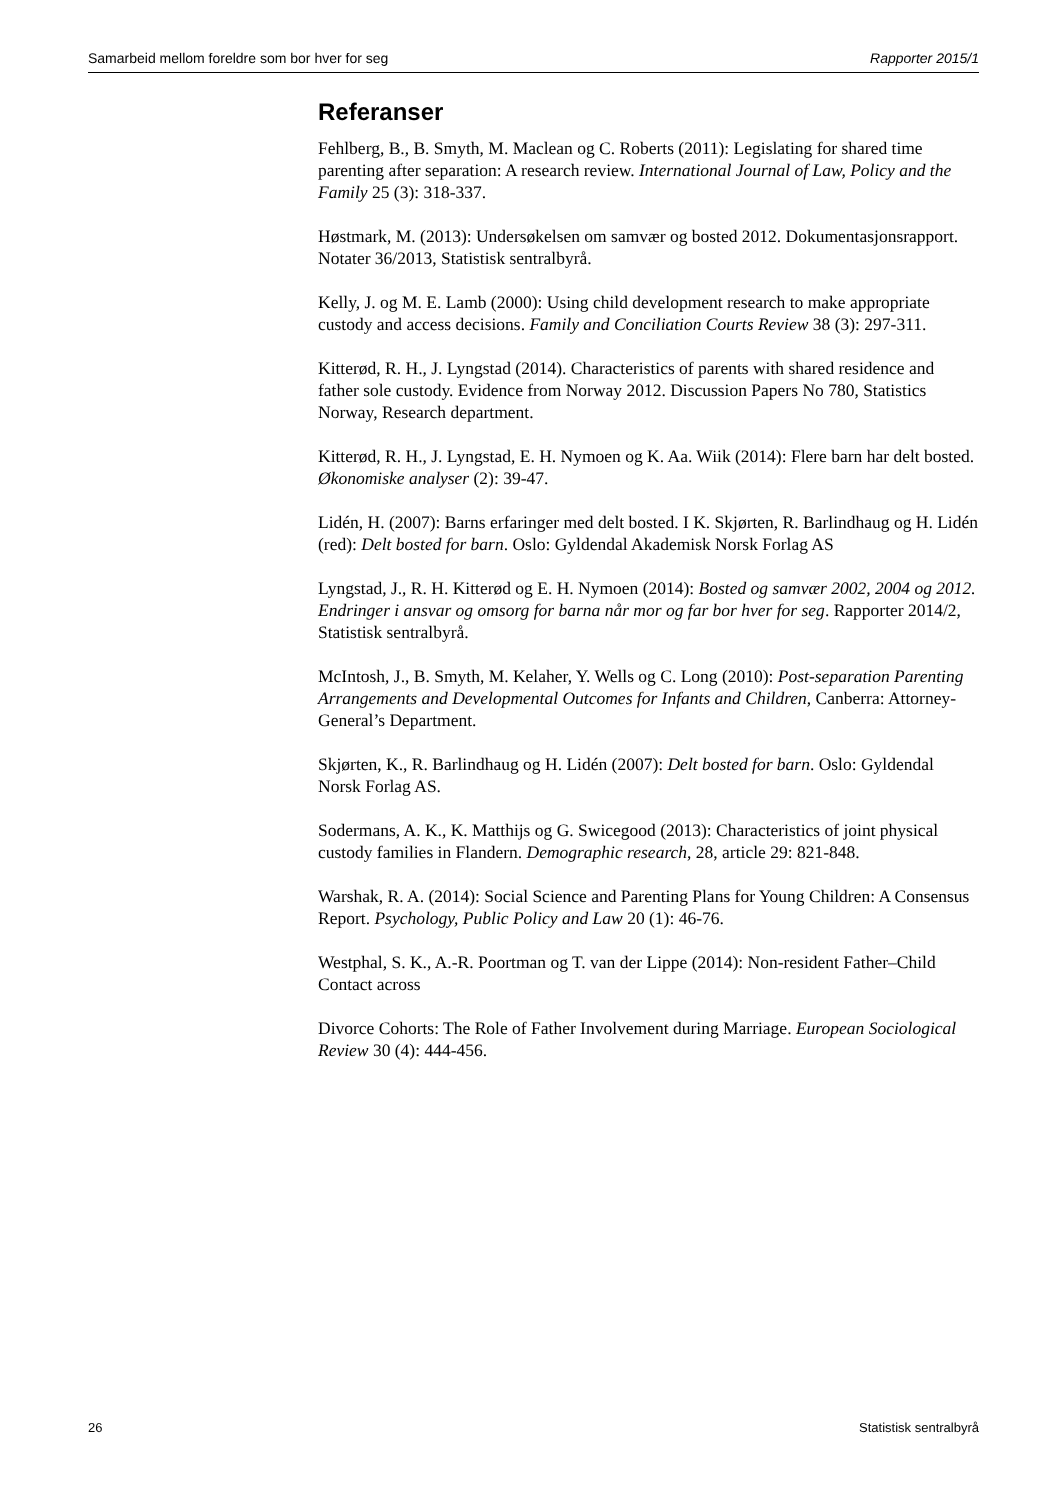Samarbeid mellom foreldre som bor hver for seg Rapporter 2015/1
Referanser
Fehlberg, B., B. Smyth, M. Maclean og C. Roberts (2011): Legislating for shared time parenting after separation: A research review. International Journal of Law, Policy and the Family 25 (3): 318-337.
Høstmark, M. (2013): Undersøkelsen om samvær og bosted 2012. Dokumentasjonsrapport. Notater 36/2013, Statistisk sentralbyrå.
Kelly, J. og M. E. Lamb (2000): Using child development research to make appropriate custody and access decisions. Family and Conciliation Courts Review 38 (3): 297-311.
Kitterød, R. H., J. Lyngstad (2014). Characteristics of parents with shared residence and father sole custody. Evidence from Norway 2012. Discussion Papers No 780, Statistics Norway, Research department.
Kitterød, R. H., J. Lyngstad, E. H. Nymoen og K. Aa. Wiik (2014): Flere barn har delt bosted. Økonomiske analyser (2): 39-47.
Lidén, H. (2007): Barns erfaringer med delt bosted. I K. Skjørten, R. Barlindhaug og H. Lidén (red): Delt bosted for barn. Oslo: Gyldendal Akademisk Norsk Forlag AS
Lyngstad, J., R. H. Kitterød og E. H. Nymoen (2014): Bosted og samvær 2002, 2004 og 2012. Endringer i ansvar og omsorg for barna når mor og far bor hver for seg. Rapporter 2014/2, Statistisk sentralbyrå.
McIntosh, J., B. Smyth, M. Kelaher, Y. Wells og C. Long (2010): Post-separation Parenting Arrangements and Developmental Outcomes for Infants and Children, Canberra: Attorney-General’s Department.
Skjørten, K., R. Barlindhaug og H. Lidén (2007): Delt bosted for barn. Oslo: Gyldendal Norsk Forlag AS.
Sodermans, A. K., K. Matthijs og G. Swicegood (2013): Characteristics of joint physical custody families in Flandern. Demographic research, 28, article 29: 821-848.
Warshak, R. A. (2014): Social Science and Parenting Plans for Young Children: A Consensus Report. Psychology, Public Policy and Law 20 (1): 46-76.
Westphal, S. K., A.-R. Poortman og T. van der Lippe (2014): Non-resident Father–Child Contact across
Divorce Cohorts: The Role of Father Involvement during Marriage. European Sociological Review 30 (4): 444-456.
26 Statistisk sentralbyrå